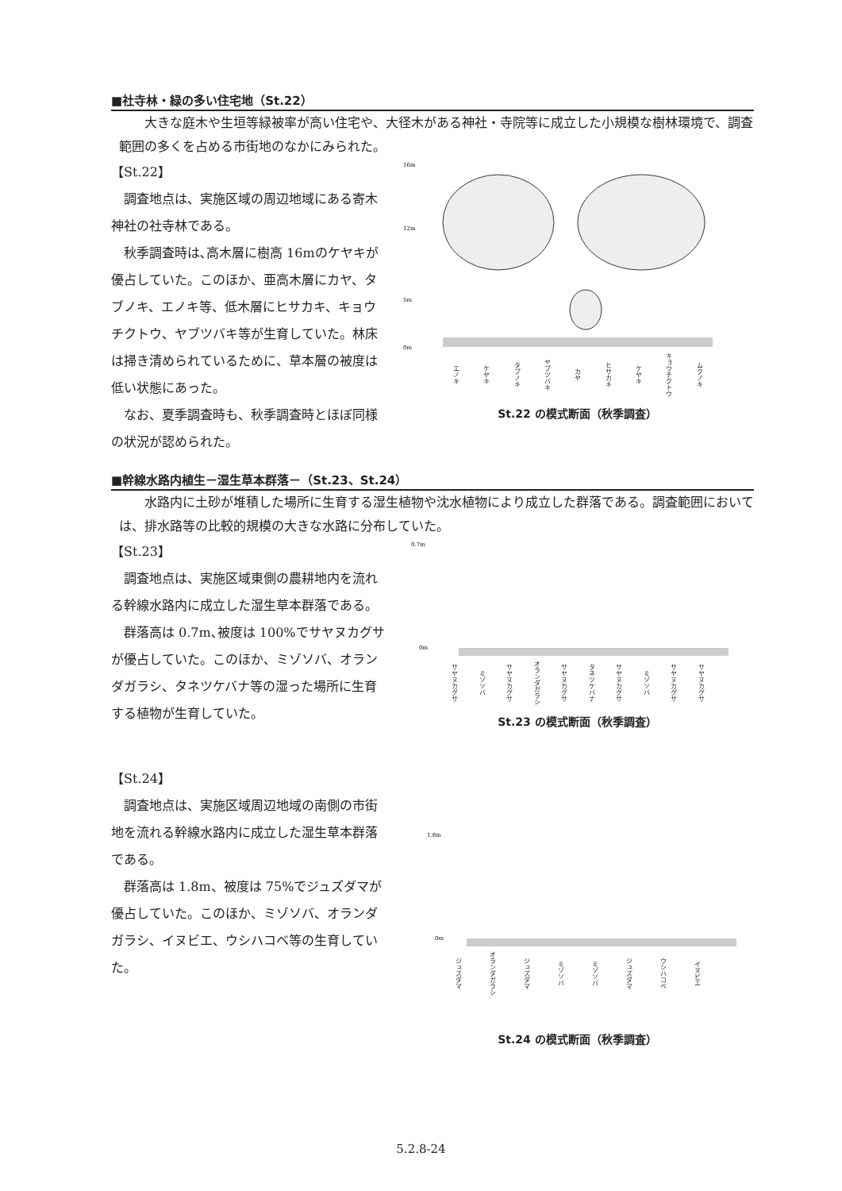■社寺林・緑の多い住宅地（St.22）
大きな庭木や生垣等緑被率が高い住宅や、大径木がある神社・寺院等に成立した小規模な樹林環境で、調査範囲の多くを占める市街地のなかにみられた。
【St.22】
調査地点は、実施区域の周辺地域にある寄木神社の社寺林である。
秋季調査時は､高木層に樹高 16mのケヤキが優占していた。このほか、亜高木層にカヤ、タブノキ、エノキ等、低木層にヒサカキ、キョウチクトウ、ヤブツバキ等が生育していた。林床は掃き清められているために、草本層の被度は低い状態にあった。
なお、夏季調査時も、秋季調査時とほぼ同様の状況が認められた。
16m
12m
5m
0m
エノキ ケヤキ タブノキ ヤブツバキ カヤ ヒサカキ ケヤキ キョウチクトウ ムクノキ
St.22 の模式断面（秋季調査）
■幹線水路内植生－湿生草本群落－（St.23、St.24）
水路内に土砂が堆積した場所に生育する湿生植物や沈水植物により成立した群落である。調査範囲においては、排水路等の比較的規模の大きな水路に分布していた。
【St.23】
調査地点は、実施区域東側の農耕地内を流れる幹線水路内に成立した湿生草本群落である。
群落高は 0.7m､被度は 100%でサヤヌカグサが優占していた。このほか、ミゾソバ、オランダガラシ、タネツケバナ等の湿った場所に生育する植物が生育していた。
0.7m
0m
サヤヌカグサ ミゾソバ サヤヌカグサ オランダガラシ サヤヌカグサ タネツケバナ サヤヌカグサ ミゾソバ サヤヌカグサ サヤヌカグサ
St.23 の模式断面（秋季調査）
【St.24】
調査地点は、実施区域周辺地域の南側の市街地を流れる幹線水路内に成立した湿生草本群落である。
群落高は 1.8m、被度は 75%でジュズダマが優占していた。このほか、ミゾソバ、オランダガラシ、イヌビエ、ウシハコベ等の生育していた。
1.8m
0m
ジュズダマ オランダガラシ ジュズダマ ミゾソバ ミゾソバ ジュズダマ ウシハコベ イヌビエ
St.24 の模式断面（秋季調査）
5.2.8-24